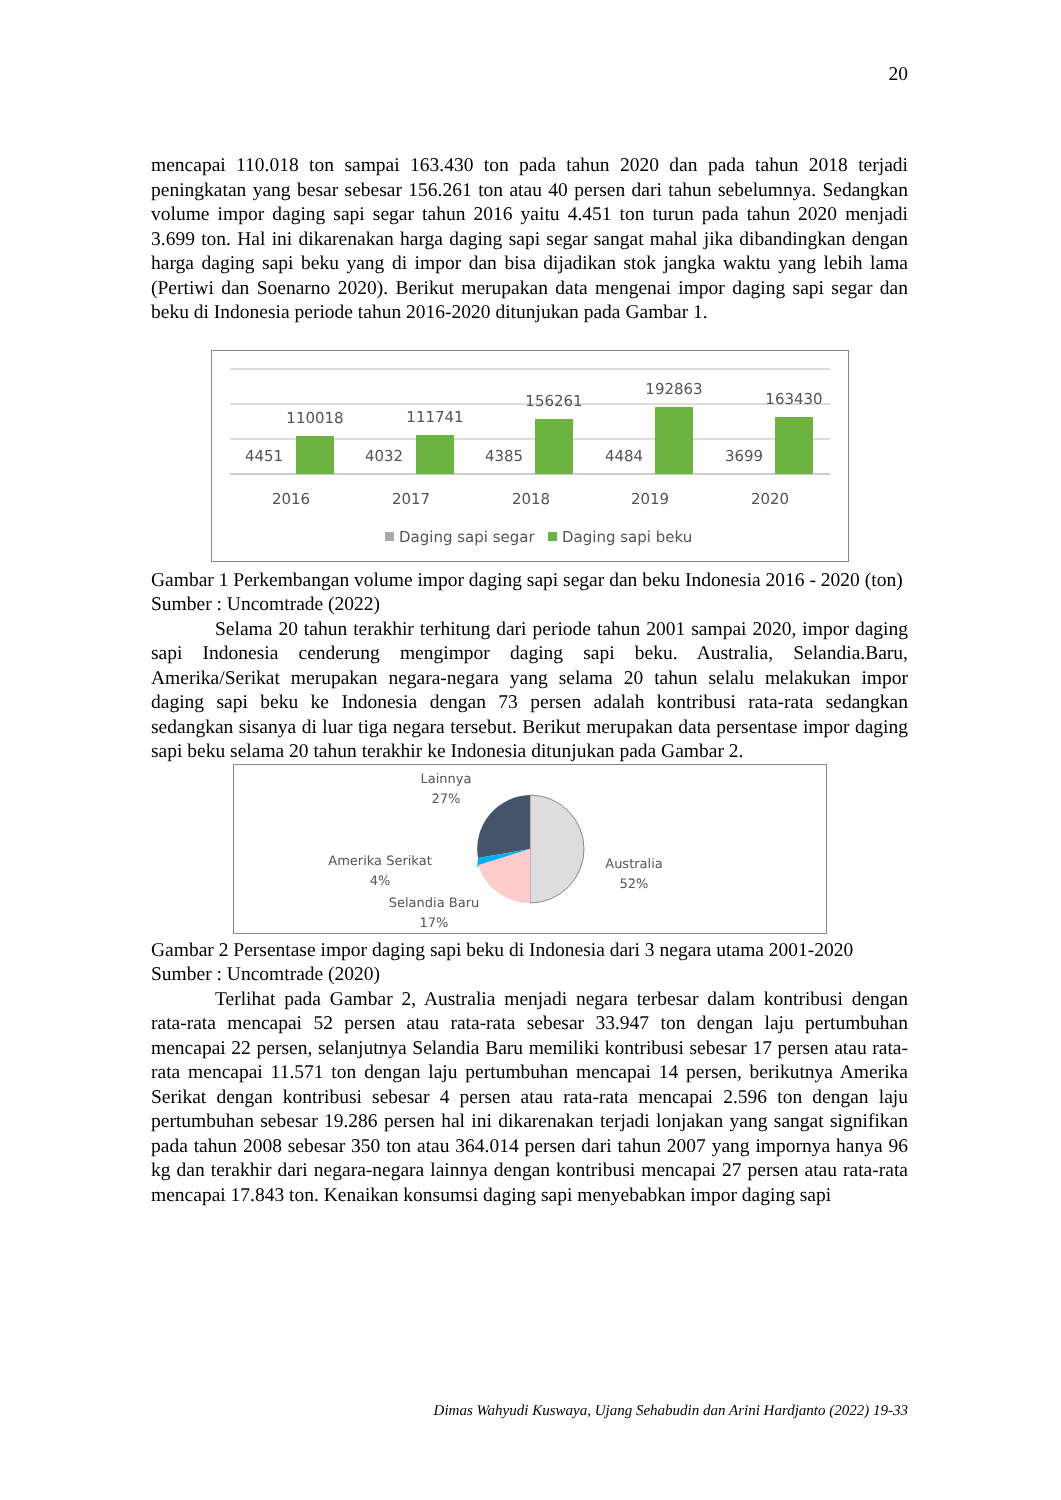20
mencapai 110.018 ton sampai 163.430 ton pada tahun 2020 dan pada tahun 2018 terjadi peningkatan yang besar sebesar 156.261 ton atau 40 persen dari tahun sebelumnya. Sedangkan volume impor daging sapi segar tahun 2016 yaitu 4.451 ton turun pada tahun 2020 menjadi 3.699 ton. Hal ini dikarenakan harga daging sapi segar sangat mahal jika dibandingkan dengan harga daging sapi beku yang di impor dan bisa dijadikan stok jangka waktu yang lebih lama (Pertiwi dan Soenarno 2020). Berikut merupakan data mengenai impor daging sapi segar dan beku di Indonesia periode tahun 2016-2020 ditunjukan pada Gambar 1.
4451
110018
4032
111741
4385
156261
4484
192863
3699
163430
2016
2017
2018
2019
2020
Daging sapi segar
Daging sapi beku
Gambar 1 Perkembangan volume impor daging sapi segar dan beku Indonesia 2016 - 2020 (ton)
Sumber : Uncomtrade (2022)
Selama 20 tahun terakhir terhitung dari periode tahun 2001 sampai 2020, impor daging sapi Indonesia cenderung mengimpor daging sapi beku. Australia, Selandia.Baru, Amerika/Serikat merupakan negara-negara yang selama 20 tahun selalu melakukan impor daging sapi beku ke Indonesia dengan 73 persen adalah kontribusi rata-rata sedangkan sedangkan sisanya di luar tiga negara tersebut. Berikut merupakan data persentase impor daging sapi beku selama 20 tahun terakhir ke Indonesia ditunjukan pada Gambar 2.
Lainnya
27%
Amerika Serikat
4%
Selandia Baru
17%
Australia
52%
Gambar 2 Persentase impor daging sapi beku di Indonesia dari 3 negara utama 2001-2020
Sumber : Uncomtrade (2020)
Terlihat pada Gambar 2, Australia menjadi negara terbesar dalam kontribusi dengan rata-rata mencapai 52 persen atau rata-rata sebesar 33.947 ton dengan laju pertumbuhan mencapai 22 persen, selanjutnya Selandia Baru memiliki kontribusi sebesar 17 persen atau rata-rata mencapai 11.571 ton dengan laju pertumbuhan mencapai 14 persen, berikutnya Amerika Serikat dengan kontribusi sebesar 4 persen atau rata-rata mencapai 2.596 ton dengan laju pertumbuhan sebesar 19.286 persen hal ini dikarenakan terjadi lonjakan yang sangat signifikan pada tahun 2008 sebesar 350 ton atau 364.014 persen dari tahun 2007 yang impornya hanya 96 kg dan terakhir dari negara-negara lainnya dengan kontribusi mencapai 27 persen atau rata-rata mencapai 17.843 ton. Kenaikan konsumsi daging sapi menyebabkan impor daging sapi
Dimas Wahyudi Kuswaya, Ujang Sehabudin dan Arini Hardjanto (2022) 19-33